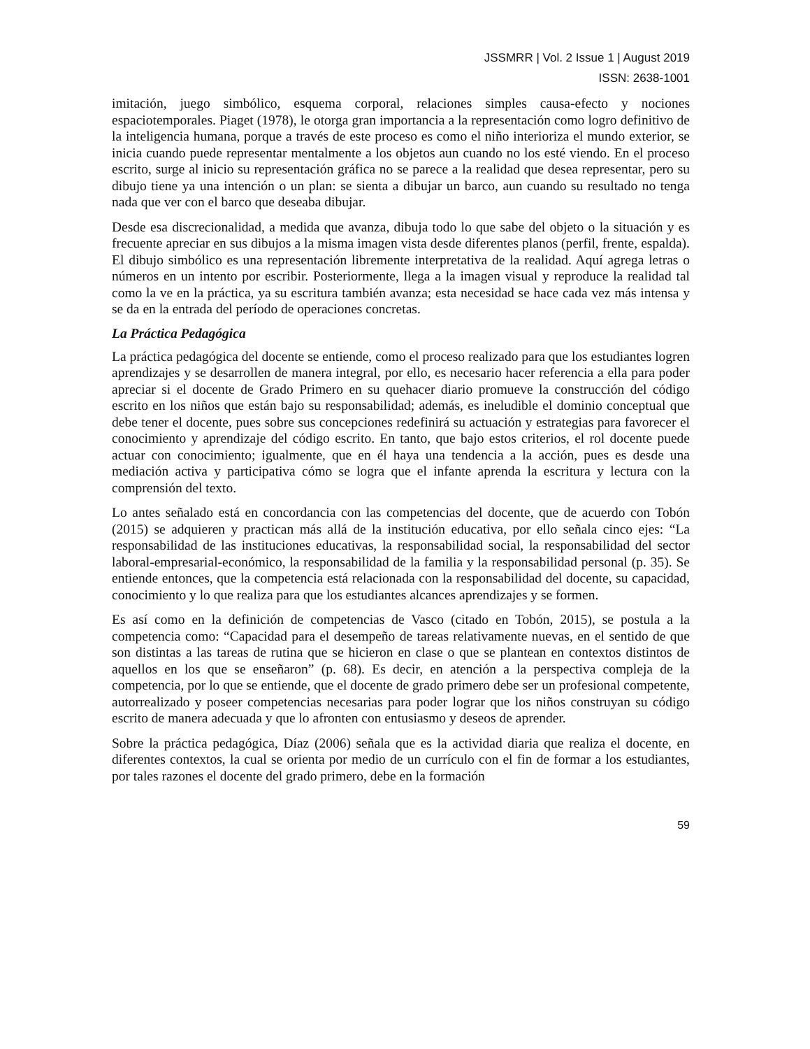JSSMRR | Vol. 2 Issue 1 | August 2019
ISSN: 2638-1001
imitación, juego simbólico, esquema corporal, relaciones simples causa-efecto y nociones espaciotemporales. Piaget (1978), le otorga gran importancia a la representación como logro definitivo de la inteligencia humana, porque a través de este proceso es como el niño interioriza el mundo exterior, se inicia cuando puede representar mentalmente a los objetos aun cuando no los esté viendo. En el proceso escrito, surge al inicio su representación gráfica no se parece a la realidad que desea representar, pero su dibujo tiene ya una intención o un plan: se sienta a dibujar un barco, aun cuando su resultado no tenga nada que ver con el barco que deseaba dibujar.
Desde esa discrecionalidad, a medida que avanza, dibuja todo lo que sabe del objeto o la situación y es frecuente apreciar en sus dibujos a la misma imagen vista desde diferentes planos (perfil, frente, espalda). El dibujo simbólico es una representación libremente interpretativa de la realidad. Aquí agrega letras o números en un intento por escribir. Posteriormente, llega a la imagen visual y reproduce la realidad tal como la ve en la práctica, ya su escritura también avanza; esta necesidad se hace cada vez más intensa y se da en la entrada del período de operaciones concretas.
La Práctica Pedagógica
La práctica pedagógica del docente se entiende, como el proceso realizado para que los estudiantes logren aprendizajes y se desarrollen de manera integral, por ello, es necesario hacer referencia a ella para poder apreciar si el docente de Grado Primero en su quehacer diario promueve la construcción del código escrito en los niños que están bajo su responsabilidad; además, es ineludible el dominio conceptual que debe tener el docente, pues sobre sus concepciones redefinirá su actuación y estrategias para favorecer el conocimiento y aprendizaje del código escrito. En tanto, que bajo estos criterios, el rol docente puede actuar con conocimiento; igualmente, que en él haya una tendencia a la acción, pues es desde una mediación activa y participativa cómo se logra que el infante aprenda la escritura y lectura con la comprensión del texto.
Lo antes señalado está en concordancia con las competencias del docente, que de acuerdo con Tobón (2015) se adquieren y practican más allá de la institución educativa, por ello señala cinco ejes: “La responsabilidad de las instituciones educativas, la responsabilidad social, la responsabilidad del sector laboral-empresarial-económico, la responsabilidad de la familia y la responsabilidad personal (p. 35). Se entiende entonces, que la competencia está relacionada con la responsabilidad del docente, su capacidad, conocimiento y lo que realiza para que los estudiantes alcances aprendizajes y se formen.
Es así como en la definición de competencias de Vasco (citado en Tobón, 2015), se postula a la competencia como: “Capacidad para el desempeño de tareas relativamente nuevas, en el sentido de que son distintas a las tareas de rutina que se hicieron en clase o que se plantean en contextos distintos de aquellos en los que se enseñaron” (p. 68). Es decir, en atención a la perspectiva compleja de la competencia, por lo que se entiende, que el docente de grado primero debe ser un profesional competente, autorrealizado y poseer competencias necesarias para poder lograr que los niños construyan su código escrito de manera adecuada y que lo afronten con entusiasmo y deseos de aprender.
Sobre la práctica pedagógica, Díaz (2006) señala que es la actividad diaria que realiza el docente, en diferentes contextos, la cual se orienta por medio de un currículo con el fin de formar a los estudiantes, por tales razones el docente del grado primero, debe en la formación
59